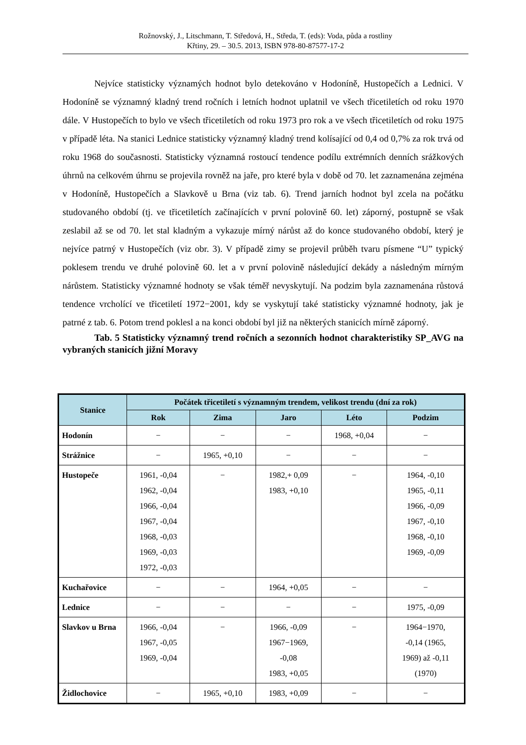Rožnovský, J., Litschmann, T. Středová, H., Středa, T. (eds): Voda, půda a rostliny
Křtiny, 29. – 30.5. 2013, ISBN 978-80-87577-17-2
Nejvíce statisticky významých hodnot bylo detekováno v Hodoníně, Hustopečích a Lednici. V Hodoníně se významný kladný trend ročních i letních hodnot uplatnil ve všech třicetiletích od roku 1970 dále. V Hustopečích to bylo ve všech třicetiletích od roku 1973 pro rok a ve všech třicetiletích od roku 1975 v případě léta. Na stanici Lednice statisticky významný kladný trend kolísající od 0,4 od 0,7% za rok trvá od roku 1968 do současnosti. Statisticky významná rostoucí tendence podílu extrémních denních srážkových úhrnů na celkovém úhrnu se projevila rovněž na jaře, pro které byla v době od 70. let zaznamenána zejména v Hodoníně, Hustopečích a Slavkově u Brna (viz tab. 6). Trend jarních hodnot byl zcela na počátku studovaného období (tj. ve třicetiletích začínajících v první polovině 60. let) záporný, postupně se však zeslabil až se od 70. let stal kladným a vykazuje mírný nárůst až do konce studovaného období, který je nejvíce patrný v Hustopečích (viz obr. 3). V případě zimy se projevil průběh tvaru písmene “U” typický poklesem trendu ve druhé polovině 60. let a v první polovině následující dekády a následným mírným nárůstem. Statisticky významné hodnoty se však téměř nevyskytují. Na podzim byla zaznamenána růstová tendence vrcholící ve třicetiletí 1972−2001, kdy se vyskytují také statisticky významné hodnoty, jak je patrné z tab. 6. Potom trend poklesl a na konci období byl již na některých stanicích mírně záporný.
Tab. 5 Statisticky významný trend ročních a sezonních hodnot charakteristiky SP_AVG na vybraných stanicích jižní Moravy
| Stanice | Počátek třicetiletí s významným trendem, velikost trendu (dní za rok) | | | | |
| --- | --- | --- | --- | --- | --- |
| | Rok | Zima | Jaro | Léto | Podzim |
| Hodonín | − | − | − | 1968, +0,04 | − |
| Strážnice | − | 1965, +0,10 | − | − | − |
| Hustopeče | 1961, -0,04 1962, -0,04 1966, -0,04 1967, -0,04 1968, -0,03 1969, -0,03 1972, -0,03 | − | 1982,+ 0,09 1983, +0,10 | − | 1964, -0,10 1965, -0,11 1966, -0,09 1967, -0,10 1968, -0,10 1969, -0,09 |
| Kuchařovice | − | − | 1964, +0,05 | − | − |
| Lednice | − | − | − | − | 1975, -0,09 |
| Slavkov u Brna | 1966, -0,04 1967, -0,05 1969, -0,04 | − | 1966, -0,09 1967−1969, -0,08 1983, +0,05 | − | 1964−1970, -0,14 (1965, 1969) až -0,11 (1970) |
| Židlochovice | − | 1965, +0,10 | 1983, +0,09 | − | − |